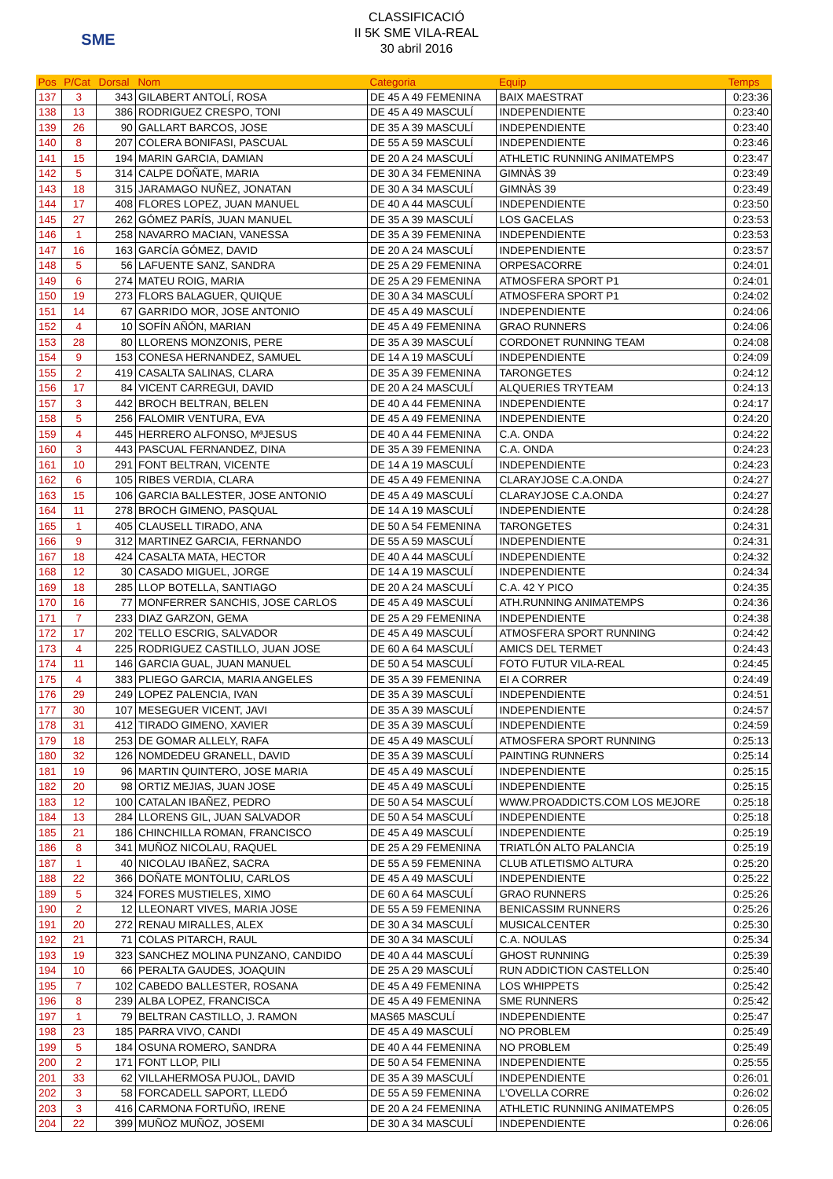SME
CLASSIFICACIÓ
II 5K SME VILA-REAL
30 abril 2016
| Pos | P/Cat | Dorsal | Nom | Categoria | Equip | Temps |
| --- | --- | --- | --- | --- | --- | --- |
| 137 | 3 | 343 | GILABERT ANTOLÍ, ROSA | DE 45 A 49 FEMENINA | BAIX MAESTRAT | 0:23:36 |
| 138 | 13 | 386 | RODRIGUEZ CRESPO, TONI | DE 45 A 49 MASCULÍ | INDEPENDIENTE | 0:23:40 |
| 139 | 26 | 90 | GALLART BARCOS, JOSE | DE 35 A 39 MASCULÍ | INDEPENDIENTE | 0:23:40 |
| 140 | 8 | 207 | COLERA BONIFASI, PASCUAL | DE 55 A 59 MASCULÍ | INDEPENDIENTE | 0:23:46 |
| 141 | 15 | 194 | MARIN GARCIA, DAMIAN | DE 20 A 24 MASCULÍ | ATHLETIC RUNNING ANIMATEMPS | 0:23:47 |
| 142 | 5 | 314 | CALPE DOÑATE, MARIA | DE 30 A 34 FEMENINA | GIMNÀS 39 | 0:23:49 |
| 143 | 18 | 315 | JARAMAGO NUÑEZ, JONATAN | DE 30 A 34 MASCULÍ | GIMNÀS 39 | 0:23:49 |
| 144 | 17 | 408 | FLORES LOPEZ, JUAN MANUEL | DE 40 A 44 MASCULÍ | INDEPENDIENTE | 0:23:50 |
| 145 | 27 | 262 | GÓMEZ PARÍS, JUAN MANUEL | DE 35 A 39 MASCULÍ | LOS GACELAS | 0:23:53 |
| 146 | 1 | 258 | NAVARRO MACIAN, VANESSA | DE 35 A 39 FEMENINA | INDEPENDIENTE | 0:23:53 |
| 147 | 16 | 163 | GARCÍA GÓMEZ, DAVID | DE 20 A 24 MASCULÍ | INDEPENDIENTE | 0:23:57 |
| 148 | 5 | 56 | LAFUENTE SANZ, SANDRA | DE 25 A 29 FEMENINA | ORPESACORRE | 0:24:01 |
| 149 | 6 | 274 | MATEU ROIG, MARIA | DE 25 A 29 FEMENINA | ATMOSFERA SPORT P1 | 0:24:01 |
| 150 | 19 | 273 | FLORS BALAGUER, QUIQUE | DE 30 A 34 MASCULÍ | ATMOSFERA SPORT P1 | 0:24:02 |
| 151 | 14 | 67 | GARRIDO MOR, JOSE ANTONIO | DE 45 A 49 MASCULÍ | INDEPENDIENTE | 0:24:06 |
| 152 | 4 | 10 | SOFÍN AÑÓN, MARIAN | DE 45 A 49 FEMENINA | GRAO RUNNERS | 0:24:06 |
| 153 | 28 | 80 | LLORENS MONZONIS, PERE | DE 35 A 39 MASCULÍ | CORDONET RUNNING TEAM | 0:24:08 |
| 154 | 9 | 153 | CONESA HERNANDEZ, SAMUEL | DE 14 A 19 MASCULÍ | INDEPENDIENTE | 0:24:09 |
| 155 | 2 | 419 | CASALTA SALINAS, CLARA | DE 35 A 39 FEMENINA | TARONGETES | 0:24:12 |
| 156 | 17 | 84 | VICENT CARREGUI, DAVID | DE 20 A 24 MASCULÍ | ALQUERIES TRYTEAM | 0:24:13 |
| 157 | 3 | 442 | BROCH BELTRAN, BELEN | DE 40 A 44 FEMENINA | INDEPENDIENTE | 0:24:17 |
| 158 | 5 | 256 | FALOMIR VENTURA, EVA | DE 45 A 49 FEMENINA | INDEPENDIENTE | 0:24:20 |
| 159 | 4 | 445 | HERRERO ALFONSO, MªJESUS | DE 40 A 44 FEMENINA | C.A. ONDA | 0:24:22 |
| 160 | 3 | 443 | PASCUAL FERNANDEZ, DINA | DE 35 A 39 FEMENINA | C.A. ONDA | 0:24:23 |
| 161 | 10 | 291 | FONT BELTRAN, VICENTE | DE 14 A 19 MASCULÍ | INDEPENDIENTE | 0:24:23 |
| 162 | 6 | 105 | RIBES VERDIA, CLARA | DE 45 A 49 FEMENINA | CLARAYJOSE C.A.ONDA | 0:24:27 |
| 163 | 15 | 106 | GARCIA BALLESTER, JOSE ANTONIO | DE 45 A 49 MASCULÍ | CLARAYJOSE C.A.ONDA | 0:24:27 |
| 164 | 11 | 278 | BROCH GIMENO, PASQUAL | DE 14 A 19 MASCULÍ | INDEPENDIENTE | 0:24:28 |
| 165 | 1 | 405 | CLAUSELL TIRADO, ANA | DE 50 A 54 FEMENINA | TARONGETES | 0:24:31 |
| 166 | 9 | 312 | MARTINEZ GARCIA, FERNANDO | DE 55 A 59 MASCULÍ | INDEPENDIENTE | 0:24:31 |
| 167 | 18 | 424 | CASALTA MATA, HECTOR | DE 40 A 44 MASCULÍ | INDEPENDIENTE | 0:24:32 |
| 168 | 12 | 30 | CASADO MIGUEL, JORGE | DE 14 A 19 MASCULÍ | INDEPENDIENTE | 0:24:34 |
| 169 | 18 | 285 | LLOP BOTELLA, SANTIAGO | DE 20 A 24 MASCULÍ | C.A. 42 Y PICO | 0:24:35 |
| 170 | 16 | 77 | MONFERRER SANCHIS, JOSE CARLOS | DE 45 A 49 MASCULÍ | ATH.RUNNING ANIMATEMPS | 0:24:36 |
| 171 | 7 | 233 | DIAZ GARZON, GEMA | DE 25 A 29 FEMENINA | INDEPENDIENTE | 0:24:38 |
| 172 | 17 | 202 | TELLO ESCRIG, SALVADOR | DE 45 A 49 MASCULÍ | ATMOSFERA SPORT RUNNING | 0:24:42 |
| 173 | 4 | 225 | RODRIGUEZ CASTILLO, JUAN JOSE | DE 60 A 64 MASCULÍ | AMICS DEL TERMET | 0:24:43 |
| 174 | 11 | 146 | GARCIA GUAL, JUAN MANUEL | DE 50 A 54 MASCULÍ | FOTO FUTUR VILA-REAL | 0:24:45 |
| 175 | 4 | 383 | PLIEGO GARCIA, MARIA ANGELES | DE 35 A 39 FEMENINA | EI A CORRER | 0:24:49 |
| 176 | 29 | 249 | LOPEZ PALENCIA, IVAN | DE 35 A 39 MASCULÍ | INDEPENDIENTE | 0:24:51 |
| 177 | 30 | 107 | MESEGUER VICENT, JAVI | DE 35 A 39 MASCULÍ | INDEPENDIENTE | 0:24:57 |
| 178 | 31 | 412 | TIRADO GIMENO, XAVIER | DE 35 A 39 MASCULÍ | INDEPENDIENTE | 0:24:59 |
| 179 | 18 | 253 | DE GOMAR ALLELY, RAFA | DE 45 A 49 MASCULÍ | ATMOSFERA SPORT RUNNING | 0:25:13 |
| 180 | 32 | 126 | NOMDEDEU GRANELL, DAVID | DE 35 A 39 MASCULÍ | PAINTING RUNNERS | 0:25:14 |
| 181 | 19 | 96 | MARTIN QUINTERO, JOSE MARIA | DE 45 A 49 MASCULÍ | INDEPENDIENTE | 0:25:15 |
| 182 | 20 | 98 | ORTIZ MEJIAS, JUAN JOSE | DE 45 A 49 MASCULÍ | INDEPENDIENTE | 0:25:15 |
| 183 | 12 | 100 | CATALAN IBAÑEZ, PEDRO | DE 50 A 54 MASCULÍ | WWW.PROADDICTS.COM LOS MEJORE | 0:25:18 |
| 184 | 13 | 284 | LLORENS GIL, JUAN SALVADOR | DE 50 A 54 MASCULÍ | INDEPENDIENTE | 0:25:18 |
| 185 | 21 | 186 | CHINCHILLA ROMAN, FRANCISCO | DE 45 A 49 MASCULÍ | INDEPENDIENTE | 0:25:19 |
| 186 | 8 | 341 | MUÑOZ NICOLAU, RAQUEL | DE 25 A 29 FEMENINA | TRIATLÓN ALTO PALANCIA | 0:25:19 |
| 187 | 1 | 40 | NICOLAU IBAÑEZ, SACRA | DE 55 A 59 FEMENINA | CLUB ATLETISMO ALTURA | 0:25:20 |
| 188 | 22 | 366 | DOÑATE MONTOLIU, CARLOS | DE 45 A 49 MASCULÍ | INDEPENDIENTE | 0:25:22 |
| 189 | 5 | 324 | FORES MUSTIELES, XIMO | DE 60 A 64 MASCULÍ | GRAO RUNNERS | 0:25:26 |
| 190 | 2 | 12 | LLEONART VIVES, MARIA JOSE | DE 55 A 59 FEMENINA | BENICASSIM RUNNERS | 0:25:26 |
| 191 | 20 | 272 | RENAU MIRALLES, ALEX | DE 30 A 34 MASCULÍ | MUSICALCENTER | 0:25:30 |
| 192 | 21 | 71 | COLAS PITARCH, RAUL | DE 30 A 34 MASCULÍ | C.A. NOULAS | 0:25:34 |
| 193 | 19 | 323 | SANCHEZ MOLINA PUNZANO, CANDIDO | DE 40 A 44 MASCULÍ | GHOST RUNNING | 0:25:39 |
| 194 | 10 | 66 | PERALTA GAUDES, JOAQUIN | DE 25 A 29 MASCULÍ | RUN ADDICTION CASTELLON | 0:25:40 |
| 195 | 7 | 102 | CABEDO BALLESTER, ROSANA | DE 45 A 49 FEMENINA | LOS WHIPPETS | 0:25:42 |
| 196 | 8 | 239 | ALBA LOPEZ, FRANCISCA | DE 45 A 49 FEMENINA | SME RUNNERS | 0:25:42 |
| 197 | 1 | 79 | BELTRAN CASTILLO, J. RAMON | MAS65 MASCULÍ | INDEPENDIENTE | 0:25:47 |
| 198 | 23 | 185 | PARRA VIVO, CANDI | DE 45 A 49 MASCULÍ | NO PROBLEM | 0:25:49 |
| 199 | 5 | 184 | OSUNA ROMERO, SANDRA | DE 40 A 44 FEMENINA | NO PROBLEM | 0:25:49 |
| 200 | 2 | 171 | FONT LLOP, PILI | DE 50 A 54 FEMENINA | INDEPENDIENTE | 0:25:55 |
| 201 | 33 | 62 | VILLAHERMOSA PUJOL, DAVID | DE 35 A 39 MASCULÍ | INDEPENDIENTE | 0:26:01 |
| 202 | 3 | 58 | FORCADELL SAPORT, LLEDÓ | DE 55 A 59 FEMENINA | L'OVELLA CORRE | 0:26:02 |
| 203 | 3 | 416 | CARMONA FORTUÑO, IRENE | DE 20 A 24 FEMENINA | ATHLETIC RUNNING ANIMATEMPS | 0:26:05 |
| 204 | 22 | 399 | MUÑOZ MUÑOZ, JOSEMI | DE 30 A 34 MASCULÍ | INDEPENDIENTE | 0:26:06 |